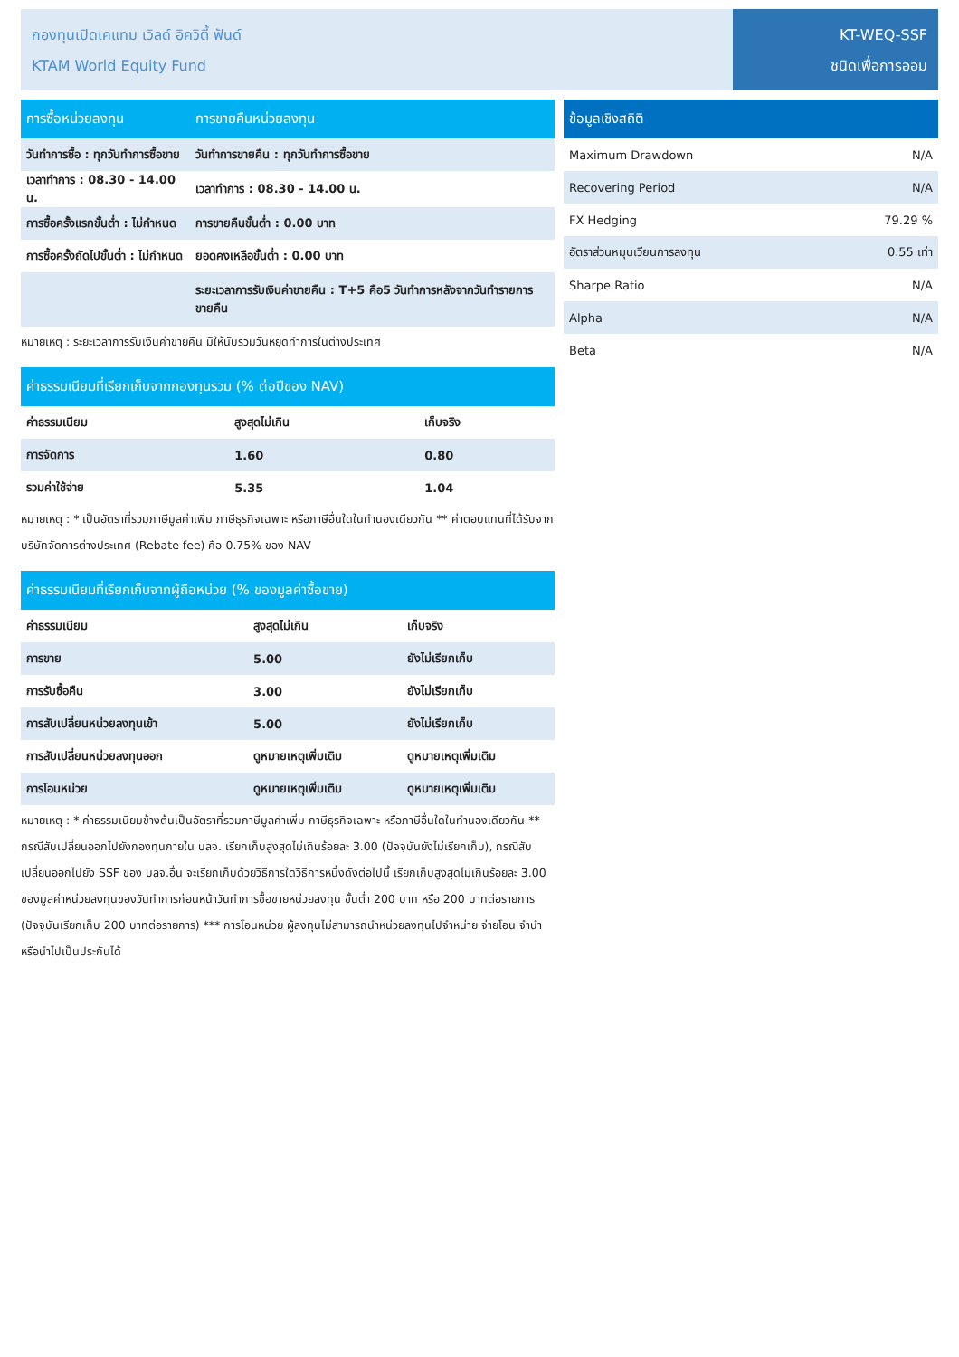กองทุนเปิดเคแทม เวิลด์ อิควิตี้ ฟันด์
KTAM World Equity Fund
KT-WEQ-SSF
ชนิดเพื่อการออม
| การซื้อหน่วยลงทุน | การขายคืนหน่วยลงทุน |
| --- | --- |
| วันทำการซื้อ : ทุกวันทำการซื้อขาย | วันทำการขายคืน : ทุกวันทำการซื้อขาย |
| เวลาทำการ : 08.30 - 14.00 น. | เวลาทำการ : 08.30 - 14.00 น. |
| การซื้อครั้งแรกขั้นต่ำ : ไม่กำหนด | การขายคืนขั้นต่ำ : 0.00 บาท |
| การซื้อครั้งถัดไปขั้นต่ำ : ไม่กำหนด | ยอดคงเหลือขั้นต่ำ : 0.00 บาท |
| | ระยะเวลาการรับเงินค่าขายคืน : T+5 คือ5 วันทำการหลังจากวันทำรายการขายคืน |
หมายเหตุ : ระยะเวลาการรับเงินค่าขายคืน มิให้นับรวมวันหยุดทำการในต่างประเทศ
| ค่าธรรมเนียมที่เรียกเก็บจากกองทุนรวม (% ต่อปีของ NAV) | | |
| --- | --- | --- |
| ค่าธรรมเนียม | สูงสุดไม่เกิน | เก็บจริง |
| การจัดการ | 1.60 | 0.80 |
| รวมค่าใช้จ่าย | 5.35 | 1.04 |
หมายเหตุ : * เป็นอัตราที่รวมภาษีมูลค่าเพิ่ม ภาษีธุรกิจเฉพาะ หรือภาษีอื่นใดในทำนองเดียวกัน ** ค่าตอบแทนที่ได้รับจากบริษัทจัดการต่างประเทศ (Rebate fee) คือ 0.75% ของ NAV
| ค่าธรรมเนียมที่เรียกเก็บจากผู้ถือหน่วย (% ของมูลค่าซื้อขาย) | | |
| --- | --- | --- |
| ค่าธรรมเนียม | สูงสุดไม่เกิน | เก็บจริง |
| การขาย | 5.00 | ยังไม่เรียกเก็บ |
| การรับซื้อคืน | 3.00 | ยังไม่เรียกเก็บ |
| การสับเปลี่ยนหน่วยลงทุนเข้า | 5.00 | ยังไม่เรียกเก็บ |
| การสับเปลี่ยนหน่วยลงทุนออก | ดูหมายเหตุเพิ่มเติม | ดูหมายเหตุเพิ่มเติม |
| การโอนหน่วย | ดูหมายเหตุเพิ่มเติม | ดูหมายเหตุเพิ่มเติม |
หมายเหตุ : * ค่าธรรมเนียมข้างต้นเป็นอัตราที่รวมภาษีมูลค่าเพิ่ม ภาษีธุรกิจเฉพาะ หรือภาษีอื่นใดในทำนองเดียวกัน ** กรณีสับเปลี่ยนออกไปยังกองทุนภายใน บลจ. เรียกเก็บสูงสุดไม่เกินร้อยละ 3.00 (ปัจจุบันยังไม่เรียกเก็บ), กรณีสับเปลี่ยนออกไปยัง SSF ของ บลจ.อื่น จะเรียกเก็บด้วยวิธีการใดวิธีการหนึ่งดังต่อไปนี้ เรียกเก็บสูงสุดไม่เกินร้อยละ 3.00 ของมูลค่าหน่วยลงทุนของวันทำการก่อนหน้าวันทำการซื้อขายหน่วยลงทุน ขั้นต่ำ 200 บาท หรือ 200 บาทต่อรายการ (ปัจจุบันเรียกเก็บ 200 บาทต่อรายการ) *** การโอนหน่วย ผู้ลงทุนไม่สามารถนำหน่วยลงทุนไปจำหน่าย จ่ายโอน จำนำ หรือนำไปเป็นประกันได้
| ข้อมูลเชิงสถิติ | |
| --- | --- |
| Maximum Drawdown | N/A |
| Recovering Period | N/A |
| FX Hedging | 79.29 % |
| อัตราส่วนหมุนเวียนการลงทุน | 0.55 เท่า |
| Sharpe Ratio | N/A |
| Alpha | N/A |
| Beta | N/A |